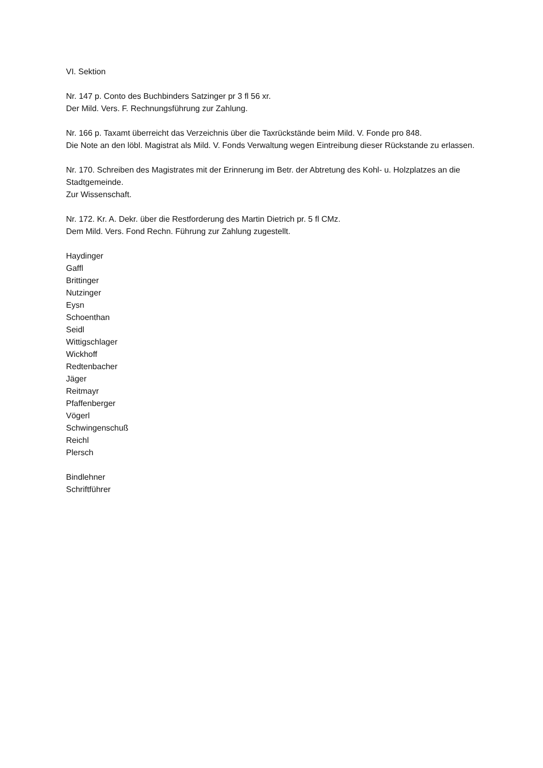VI. Sektion
Nr. 147 p. Conto des Buchbinders Satzinger pr 3 fl 56 xr.
Der Mild. Vers. F. Rechnungsführung zur Zahlung.
Nr. 166 p. Taxamt überreicht das Verzeichnis über die Taxrückstände beim Mild. V. Fonde pro 848.
Die Note an den löbl. Magistrat als Mild. V. Fonds Verwaltung wegen Eintreibung dieser Rückstande zu erlassen.
Nr. 170. Schreiben des Magistrates mit der Erinnerung im Betr. der Abtretung des Kohl- u. Holzplatzes an die Stadtgemeinde.
Zur Wissenschaft.
Nr. 172. Kr. A. Dekr. über die Restforderung des Martin Dietrich pr. 5 fl CMz.
Dem Mild. Vers. Fond Rechn. Führung zur Zahlung zugestellt.
Haydinger
Gaffl
Brittinger
Nutzinger
Eysn
Schoenthan
Seidl
Wittigschlager
Wickhoff
Redtenbacher
Jäger
Reitmayr
Pfaffenberger
Vögerl
Schwingenschuß
Reichl
Plersch
Bindlehner
Schriftführer